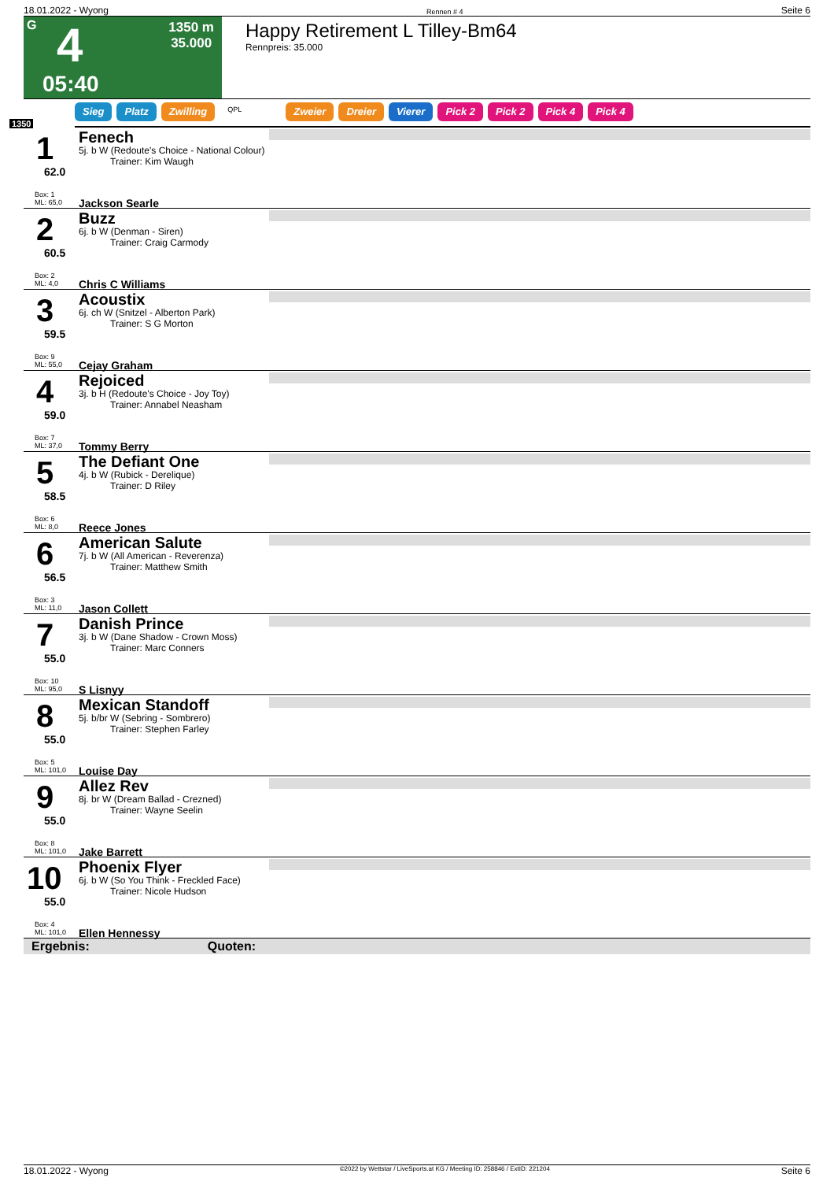18.01.2022 - Wyong Rennen # 4 Seite 6
G 4
1350 m
35.000
05:40
Happy Retirement L Tilley-Bm64
Rennpreis: 35.000
Sieg Platz Zwilling QPL Zweier Dreier Vierer Pick 2 Pick 2 Pick 4 Pick 4
1350
1
62.0
Box: 1
ML: 65,0
Fenech
5j. b W (Redoute's Choice - National Colour)
Trainer: Kim Waugh
Jackson Searle
2
60.5
Box: 2
ML: 4,0
Buzz
6j. b W (Denman - Siren)
Trainer: Craig Carmody
Chris C Williams
3
59.5
Box: 9
ML: 55,0
Acoustix
6j. ch W (Snitzel - Alberton Park)
Trainer: S G Morton
Cejay Graham
4
59.0
Box: 7
ML: 37,0
Rejoiced
3j. b H (Redoute's Choice - Joy Toy)
Trainer: Annabel Neasham
Tommy Berry
5
58.5
Box: 6
ML: 8,0
The Defiant One
4j. b W (Rubick - Derelique)
Trainer: D Riley
Reece Jones
6
56.5
Box: 3
ML: 11,0
American Salute
7j. b W (All American - Reverenza)
Trainer: Matthew Smith
Jason Collett
7
55.0
Box: 10
ML: 95,0
Danish Prince
3j. b W (Dane Shadow - Crown Moss)
Trainer: Marc Conners
S Lisnyy
8
55.0
Box: 5
ML: 101,0
Mexican Standoff
5j. b/br W (Sebring - Sombrero)
Trainer: Stephen Farley
Louise Day
9
55.0
Box: 8
ML: 101,0
Allez Rev
8j. br W (Dream Ballad - Crezned)
Trainer: Wayne Seelin
Jake Barrett
10
55.0
Box: 4
ML: 101,0
Phoenix Flyer
6j. b W (So You Think - Freckled Face)
Trainer: Nicole Hudson
Ellen Hennessy
Ergebnis: Quoten:
18.01.2022 - Wyong ©2022 by Wettstar / LiveSports.at KG / Meeting ID: 258846 / ExtID: 221204 Seite 6